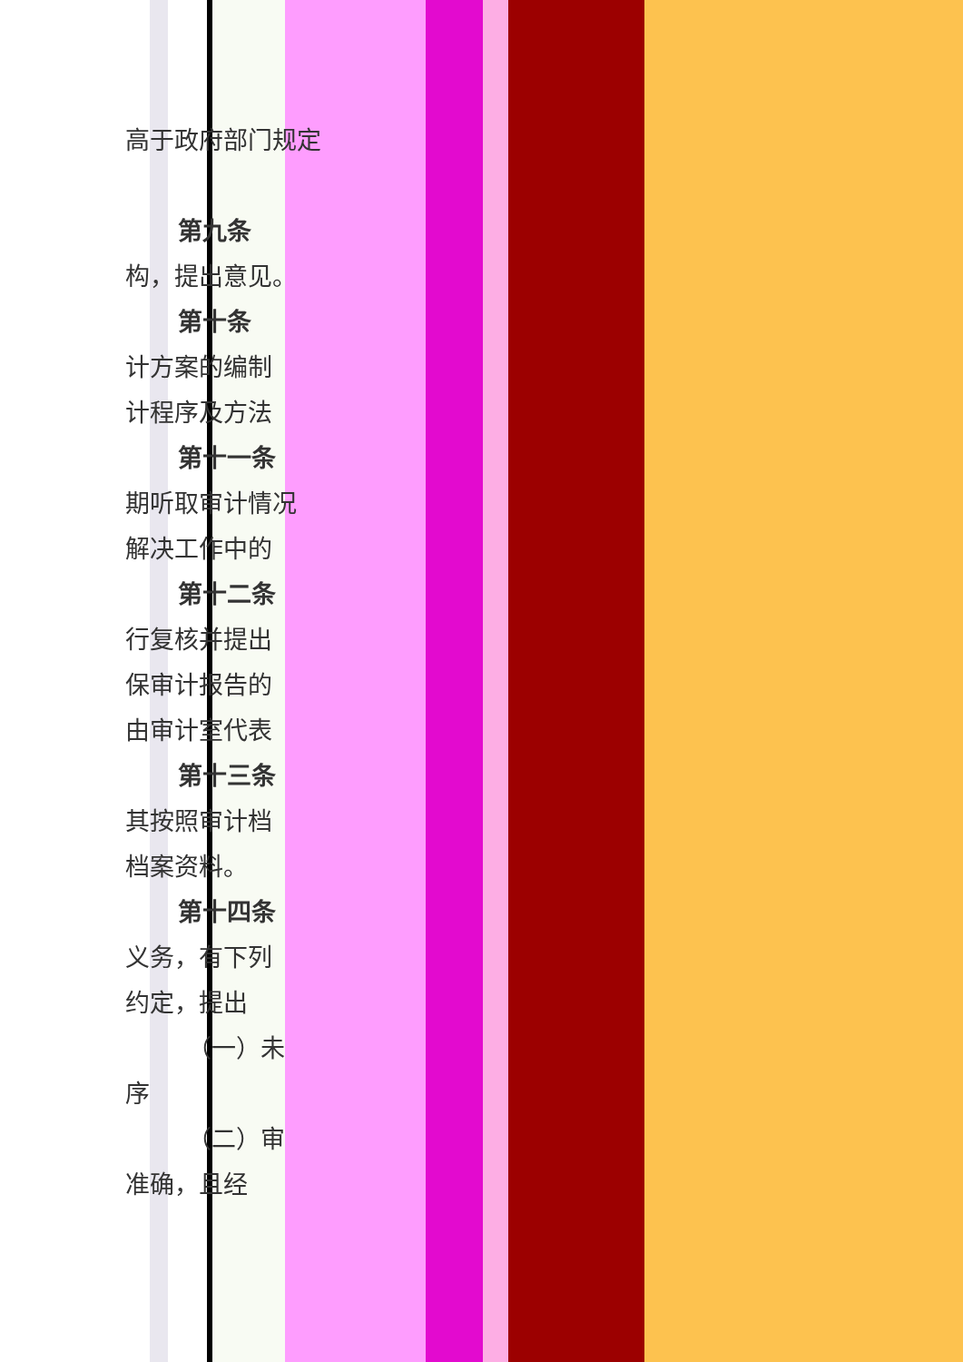高于政府部门规定
第九条
构，提出意见。
第十条
计方案的编制
计程序及方法
第十一条
期听取审计情况
解决工作中的
第十二条
行复核并提出
保审计报告的
由审计室代表
第十三条
其按照审计档
档案资料。
第十四条
义务，有下列
约定，提出
（一）未
序
（二）审
准确，且经